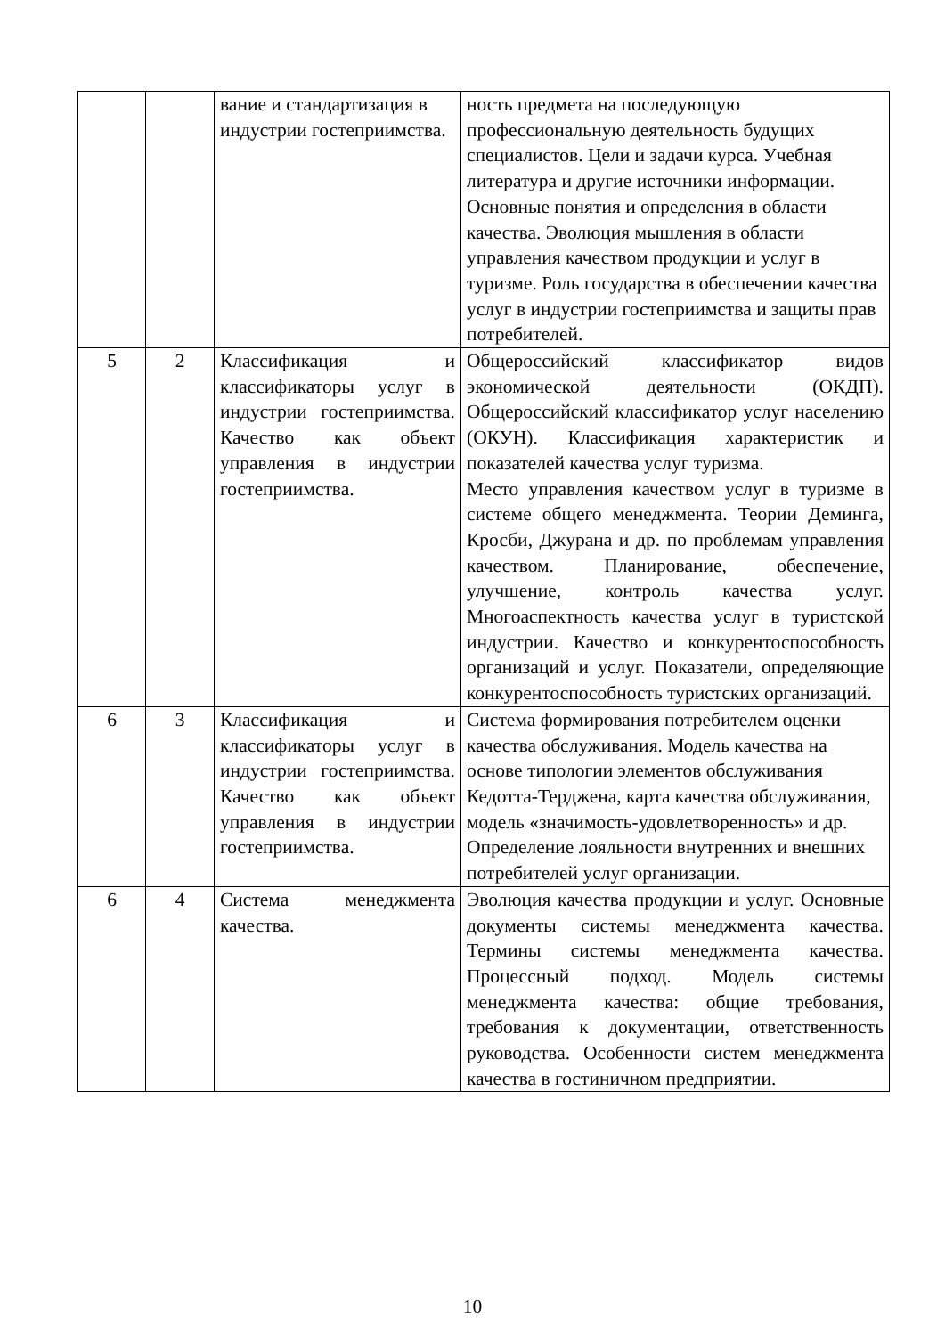| | | вание и стандартизация в индустрии гостеприимства. | ность предмета на последующую профессиональную деятельность будущих специалистов. Цели и задачи курса. Учебная литература и другие источники информации. Основные понятия и определения в области качества. Эволюция мышления в области управления качеством продукции и услуг в туризме. Роль государства в обеспечении качества услуг в индустрии гостеприимства и защиты прав потребителей. |
| 5 | 2 | Классификация и классификаторы услуг в индустрии гостеприимства. Качество как объект управления в индустрии гостеприимства. | Общероссийский классификатор видов экономической деятельности (ОКДП). Общероссийский классификатор услуг населению (ОКУН). Классификация характеристик и показателей качества услуг туризма. Место управления качеством услуг в туризме в системе общего менеджмента. Теории Деминга, Кросби, Джурана и др. по проблемам управления качеством. Планирование, обеспечение, улучшение, контроль качества услуг. Многоаспектность качества услуг в туристской индустрии. Качество и конкурентоспособность организаций и услуг. Показатели, определяющие конкурентоспособность туристских организаций. |
| 6 | 3 | Классификация и классификаторы услуг в индустрии гостеприимства. Качество как объект управления в индустрии гостеприимства. | Система формирования потребителем оценки качества обслуживания. Модель качества на основе типологии элементов обслуживания Кедотта-Терджена, карта качества обслуживания, модель «значимость-удовлетворенность» и др. Определение лояльности внутренних и внешних потребителей услуг организации. |
| 6 | 4 | Система менеджмента качества. | Эволюция качества продукции и услуг. Основные документы системы менеджмента качества. Термины системы менеджмента качества. Процессный подход. Модель системы менеджмента качества: общие требования, требования к документации, ответственность руководства. Особенности систем менеджмента качества в гостиничном предприятии. |
10